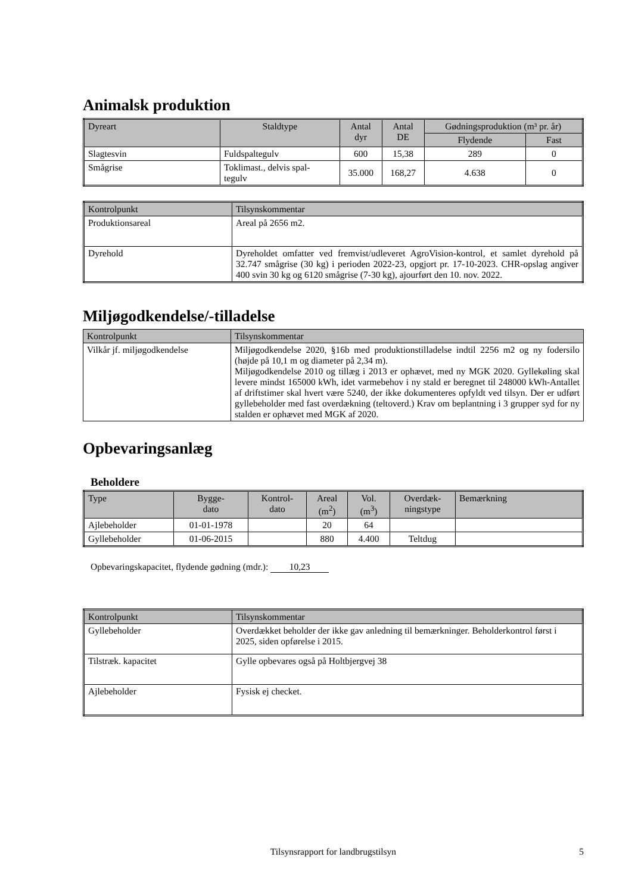Animalsk produktion
| Dyreart | Staldtype | Antal dyr | Antal DE | Gødningsproduktion (m³ pr. år) | |
| --- | --- | --- | --- | --- | --- |
| | | | | Flydende | Fast |
| Slagtesvin | Fuldspaltegulv | 600 | 15,38 | 289 | 0 |
| Smågrise | Toklimast., delvis spal- tegulv | 35.000 | 168,27 | 4.638 | 0 |
| Kontrolpunkt | Tilsynskommentar |
| --- | --- |
| Produktionsareal | Areal på 2656 m2. |
| Dyrehold | Dyreholdet omfatter ved fremvist/udleveret AgroVision-kontrol, et samlet dyrehold på 32.747 smågrise (30 kg) i perioden 2022-23, opgjort pr. 17-10-2023. CHR-opslag angiver 400 svin 30 kg og 6120 smågrise (7-30 kg), ajourført den 10. nov. 2022. |
Miljøgodkendelse/-tilladelse
| Kontrolpunkt | Tilsynskommentar |
| --- | --- |
| Vilkår jf. miljøgodkendelse | Miljøgodkendelse 2020, §16b med produktionstilladelse indtil 2256 m2 og ny fodersilo (højde på 10,1 m og diameter på 2,34 m). Miljøgodkendelse 2010 og tillæg i 2013 er ophævet, med ny MGK 2020. Gyllekøling skal levere mindst 165000 kWh, idet varmebehov i ny stald er beregnet til 248000 kWh-Antallet af driftstimer skal hvert være 5240, der ikke dokumenteres opfyldt ved tilsyn. Der er udført gyllebeholder med fast overdækning (teltoverd.) Krav om beplantning i 3 grupper syd for ny stalden er ophævet med MGK af 2020. |
Opbevaringsanlæg
Beholdere
| Type | Bygge- dato | Kontrol- dato | Areal (m<sup>2</sup>) | Vol. (m<sup>3</sup>) | Overdæk- ningstype | Bemærkning |
| --- | --- | --- | --- | --- | --- | --- |
| Ajlebeholder | 01-01-1978 | | 20 | 64 | | |
| Gyllebeholder | 01-06-2015 | | 880 | 4.400 | Teltdug | |
Opbevaringskapacitet, flydende gødning (mdr.): 10,23
| Kontrolpunkt | Tilsynskommentar |
| --- | --- |
| Gyllebeholder | Overdækket beholder der ikke gav anledning til bemærkninger. Beholderkontrol først i 2025, siden opførelse i 2015. |
| Tilstræk. kapacitet | Gylle opbevares også på Holtbjergvej 38 |
| Ajlebeholder | Fysisk ej checket. |
Tilsynsrapport for landbrugstilsyn 5